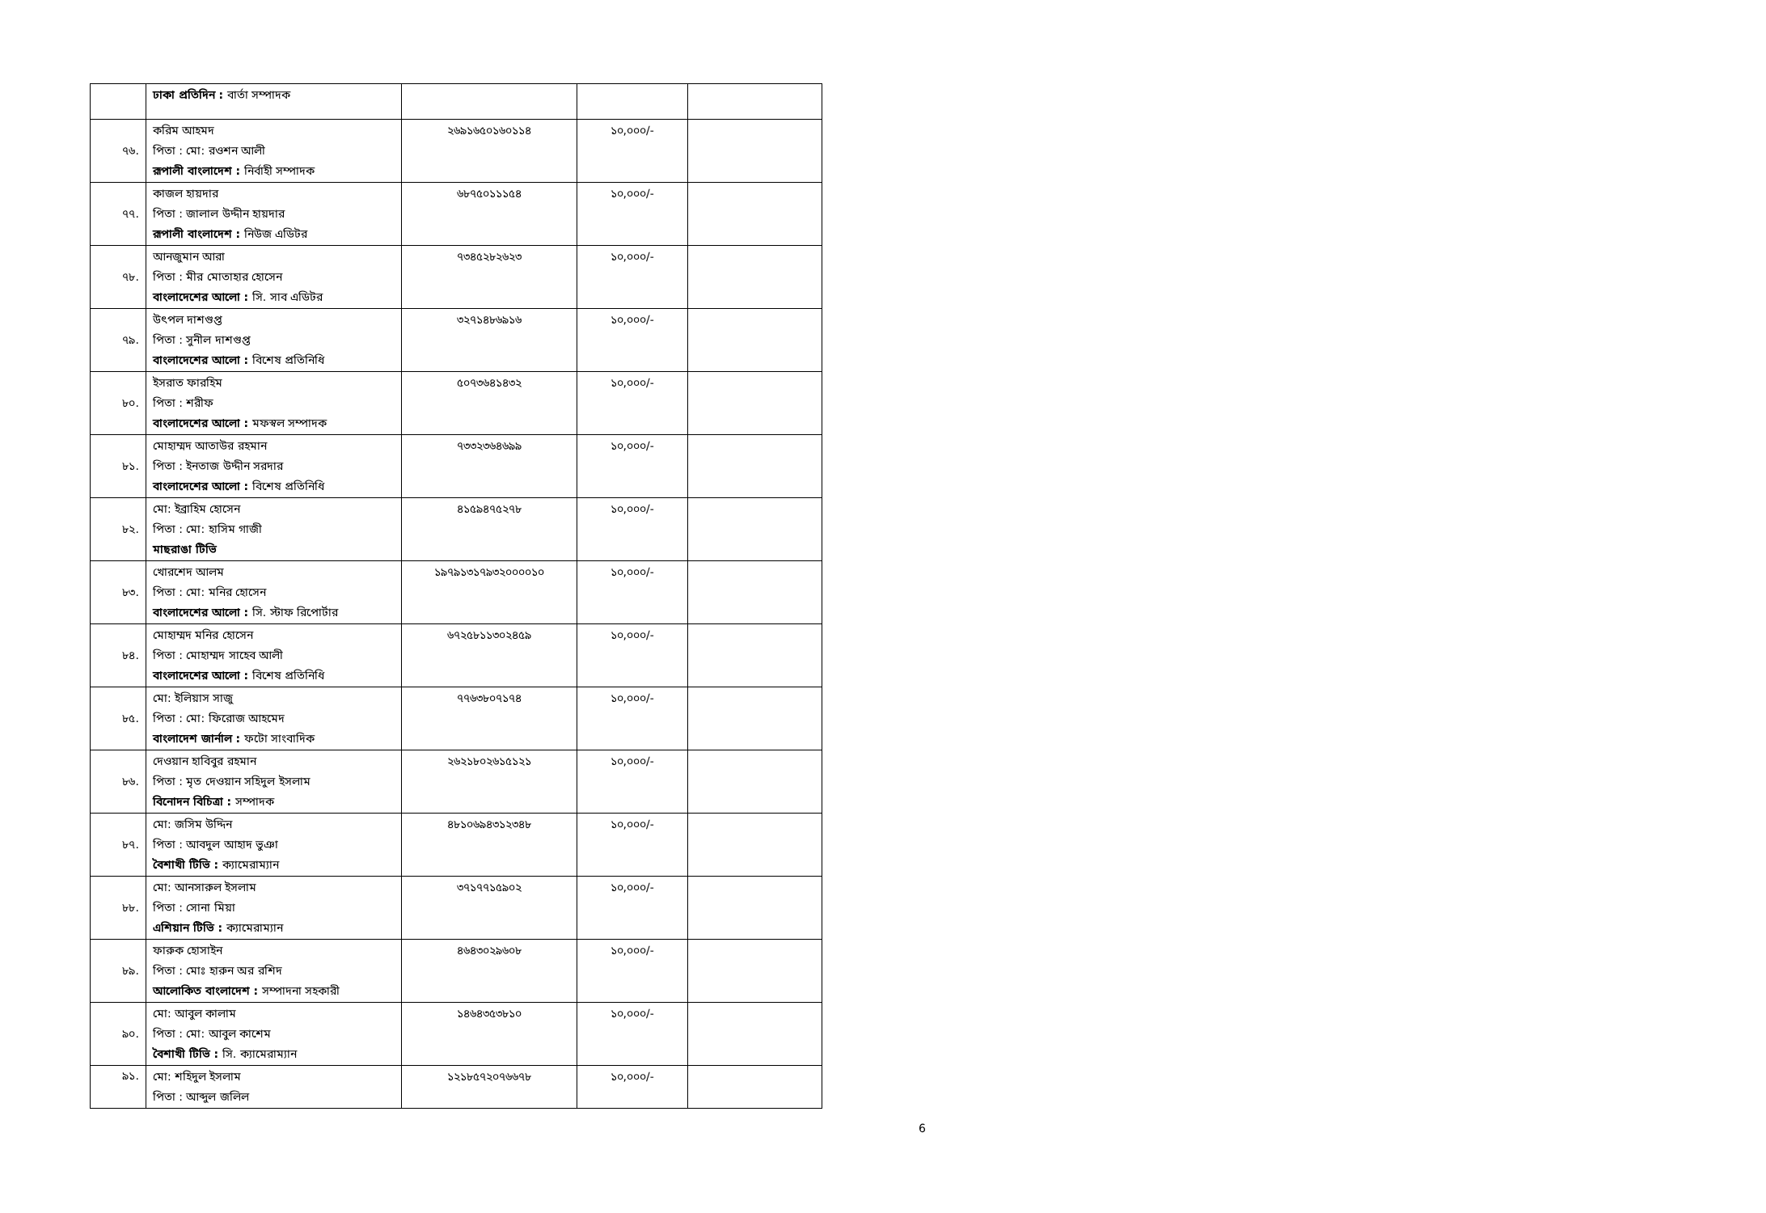| | ঢাকা প্রতিদিন : বার্তা সম্পাদক | | | |
| ৭৬. | করিম আহমদ পিতা : মো: রওশন আলী রূপালী বাংলাদেশ : নির্বাহী সম্পাদক | ২৬৯১৬৫০১৬০১১৪ | ১০,০০০/- | |
| ৭৭. | কাজল হায়দার পিতা : জালাল উদ্দীন হায়দার রূপালী বাংলাদেশ : নিউজ এডিটর | ৬৮৭৫০১১১৫৪ | ১০,০০০/- | |
| ৭৮. | আনজুমান আরা পিতা : মীর মোতাহার হোসেন বাংলাদেশের আলো : সি. সাব এডিটর | ৭৩৪৫২৮২৬২৩ | ১০,০০০/- | |
| ৭৯. | উৎপল দাশগুপ্ত পিতা : সুনীল দাশগুপ্ত বাংলাদেশের আলো : বিশেষ প্রতিনিধি | ৩২৭১৪৮৬৯১৬ | ১০,০০০/- | |
| ৮০. | ইসরাত ফারহিম পিতা : শরীফ বাংলাদেশের আলো : মফস্বল সম্পাদক | ৫০৭৩৬৪১৪৩২ | ১০,০০০/- | |
| ৮১. | মোহাম্মদ আতাউর রহমান পিতা : ইনতাজ উদ্দীন সরদার বাংলাদেশের আলো : বিশেষ প্রতিনিধি | ৭৩৩২৩৬৪৬৯৯ | ১০,০০০/- | |
| ৮২. | মো: ইব্রাহিম হোসেন পিতা : মো: হাসিম গাজী মাছরাঙা টিভি | ৪১৫৯৪৭৫২৭৮ | ১০,০০০/- | |
| ৮৩. | খোরশেদ আলম পিতা : মো: মনির হোসেন বাংলাদেশের আলো : সি. স্টাফ রিপোর্টার | ১৯৭৯১৩১৭৯৩২০০০০১০ | ১০,০০০/- | |
| ৮৪. | মোহাম্মদ মনির হোসেন পিতা : মোহাম্মদ সাহেব আলী বাংলাদেশের আলো : বিশেষ প্রতিনিধি | ৬৭২৫৮১১৩০২৪৫৯ | ১০,০০০/- | |
| ৮৫. | মো: ইলিয়াস সাজু পিতা : মো: ফিরোজ আহমেদ বাংলাদেশ জার্নাল : ফটো সাংবাদিক | ৭৭৬৩৮০৭১৭৪ | ১০,০০০/- | |
| ৮৬. | দেওয়ান হাবিবুর রহমান পিতা : মৃত দেওয়ান সহিদুল ইসলাম বিনোদন বিচিত্রা : সম্পাদক | ২৬২১৮০২৬১৫১২১ | ১০,০০০/- | |
| ৮৭. | মো: জসিম উদ্দিন পিতা : আবদুল আহাদ ভুঞা বৈশাখী টিভি : ক্যামেরাম্যান | ৪৮১০৬৯৪৩১২৩৪৮ | ১০,০০০/- | |
| ৮৮. | মো: আনসারুল ইসলাম পিতা : সোনা মিয়া এশিয়ান টিভি : ক্যামেরাম্যান | ৩৭১৭৭১৫৯০২ | ১০,০০০/- | |
| ৮৯. | ফারুক হোসাইন পিতা : মোঃ হারুন অর রশিদ আলোকিত বাংলাদেশ : সম্পাদনা সহকারী | ৪৬৪৩০২৯৬০৮ | ১০,০০০/- | |
| ৯০. | মো: আবুল কালাম পিতা : মো: আবুল কাশেম বৈশাখী টিভি : সি. ক্যামেরাম্যান | ১৪৬৪৩৫৩৮১০ | ১০,০০০/- | |
| ৯১. | মো: শহিদুল ইসলাম পিতা : আব্দুল জলিল | ১২১৮৫৭২০৭৬৬৭৮ | ১০,০০০/- | |
6